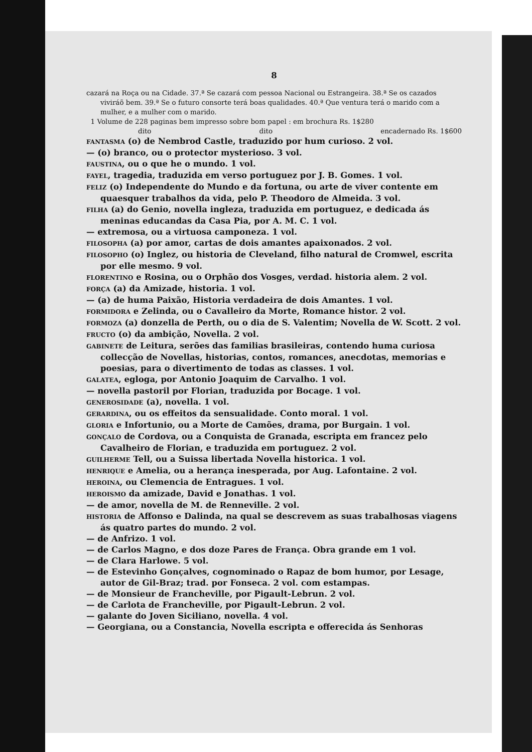8
cazará na Roça ou na Cidade. 37.ª Se cazará com pessoa Nacional ou Estrangeira. 38.ª Se os cazados viviráõ bem. 39.ª Se o futuro consorte terá boas qualidades. 40.ª Que ventura terá o marido com a mulher, e a mulher com o marido.
1 Volume de 228 paginas bem impresso sobre bom papel : em brochura Rs. 1$280
dito dito encadernado Rs. 1$600
FANTASMA (o) de Nembrod Castle, traduzido por hum curioso. 2 vol.
— (o) branco, ou o protector mysterioso. 3 vol.
FAUSTINA, ou o que he o mundo. 1 vol.
FAYEL, tragedia, traduzida em verso portuguez por J. B. Gomes. 1 vol.
FELIZ (o) Independente do Mundo e da fortuna, ou arte de viver contente em quaesquer trabalhos da vida, pelo P. Theodoro de Almeida. 3 vol.
FILHA (a) do Genio, novella ingleza, traduzida em portuguez, e dedicada ás meninas educandas da Casa Pia, por A. M. C. 1 vol.
— extremosa, ou a virtuosa camponeza. 1 vol.
FILOSOPHA (a) por amor, cartas de dois amantes apaixonados. 2 vol.
FILOSOPHO (o) Inglez, ou historia de Cleveland, filho natural de Cromwel, escrita por elle mesmo. 9 vol.
FLORENTINO e Rosina, ou o Orphão dos Vosges, verdad. historia alem. 2 vol.
FORÇA (a) da Amizade, historia. 1 vol.
— (a) de huma Paixão, Historia verdadeira de dois Amantes. 1 vol.
FORMIDORA e Zelinda, ou o Cavalleiro da Morte, Romance histor. 2 vol.
FORMOZA (a) donzella de Perth, ou o dia de S. Valentim; Novella de W. Scott. 2 vol.
FRUCTO (o) da ambição, Novella. 2 vol.
GABINETE de Leitura, serões das familias brasileiras, contendo huma curiosa collecção de Novellas, historias, contos, romances, anecdotas, memorias e poesias, para o divertimento de todas as classes. 1 vol.
GALATEA, egloga, por Antonio Joaquim de Carvalho. 1 vol.
— novella pastoril por Florian, traduzida por Bocage. 1 vol.
GENEROSIDADE (a), novella. 1 vol.
GERARDINA, ou os effeitos da sensualidade. Conto moral. 1 vol.
GLORIA e Infortunio, ou a Morte de Camões, drama, por Burgain. 1 vol.
GONÇALO de Cordova, ou a Conquista de Granada, escripta em francez pelo Cavalheiro de Florian, e traduzida em portuguez. 2 vol.
GUILHERME Tell, ou a Suissa libertada Novella historica. 1 vol.
HENRIQUE e Amelia, ou a herança inesperada, por Aug. Lafontaine. 2 vol.
HEROINA, ou Clemencia de Entragues. 1 vol.
HEROISMO da amizade, David e Jonathas. 1 vol.
— de amor, novella de M. de Renneville. 2 vol.
HISTORIA de Affonso e Dalinda, na qual se descrevem as suas trabalhosas viagens ás quatro partes do mundo. 2 vol.
— de Anfrizo. 1 vol.
— de Carlos Magno, e dos doze Pares de França. Obra grande em 1 vol.
— de Clara Harlowe. 5 vol.
— de Estevinho Gonçalves, cognominado o Rapaz de bom humor, por Lesage, autor de Gil-Braz; trad. por Fonseca. 2 vol. com estampas.
— de Monsieur de Francheville, por Pigault-Lebrun. 2 vol.
— de Carlota de Francheville, por Pigault-Lebrun. 2 vol.
— galante do Joven Siciliano, novella. 4 vol.
— Georgiana, ou a Constancia, Novella escripta e offerecida ás Senhoras